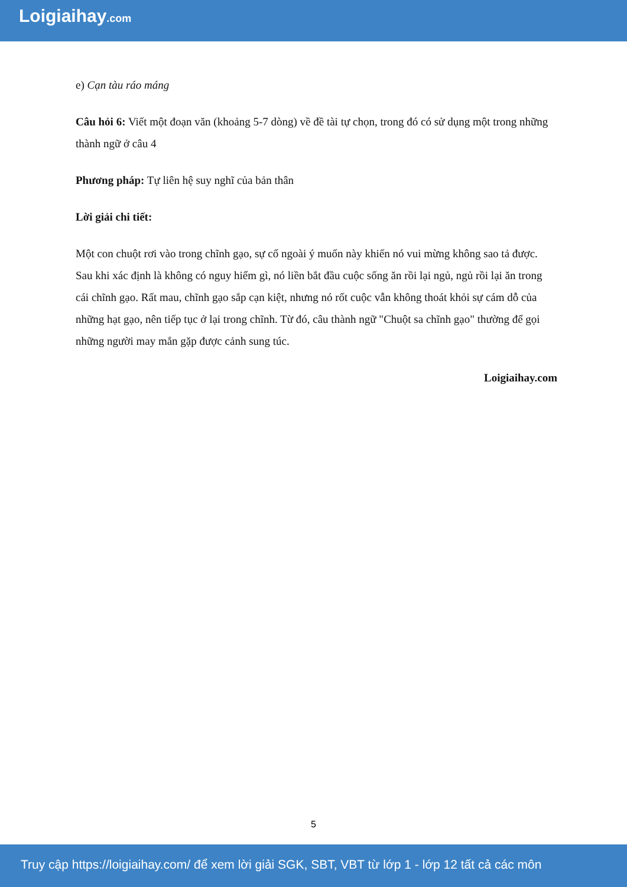Loigiaihay.com
e) Cạn tàu ráo máng
Câu hỏi 6: Viết một đoạn văn (khoảng 5-7 dòng) về đề tài tự chọn, trong đó có sử dụng một trong những thành ngữ ở câu 4
Phương pháp: Tự liên hệ suy nghĩ của bản thân
Lời giải chi tiết:
Một con chuột rơi vào trong chĩnh gạo, sự cố ngoài ý muốn này khiến nó vui mừng không sao tả được. Sau khi xác định là không có nguy hiểm gì, nó liền bắt đầu cuộc sống ăn rồi lại ngủ, ngủ rồi lại ăn trong cái chĩnh gạo. Rất mau, chĩnh gạo sắp cạn kiệt, nhưng nó rốt cuộc vẫn không thoát khỏi sự cám dỗ của những hạt gạo, nên tiếp tục ở lại trong chĩnh. Từ đó, câu thành ngữ "Chuột sa chĩnh gạo" thường để gọi những người may mắn gặp được cảnh sung túc.
Loigiaihay.com
5
Truy cập https://loigiaihay.com/ để xem lời giải SGK, SBT, VBT từ lớp 1 - lớp 12 tất cả các môn